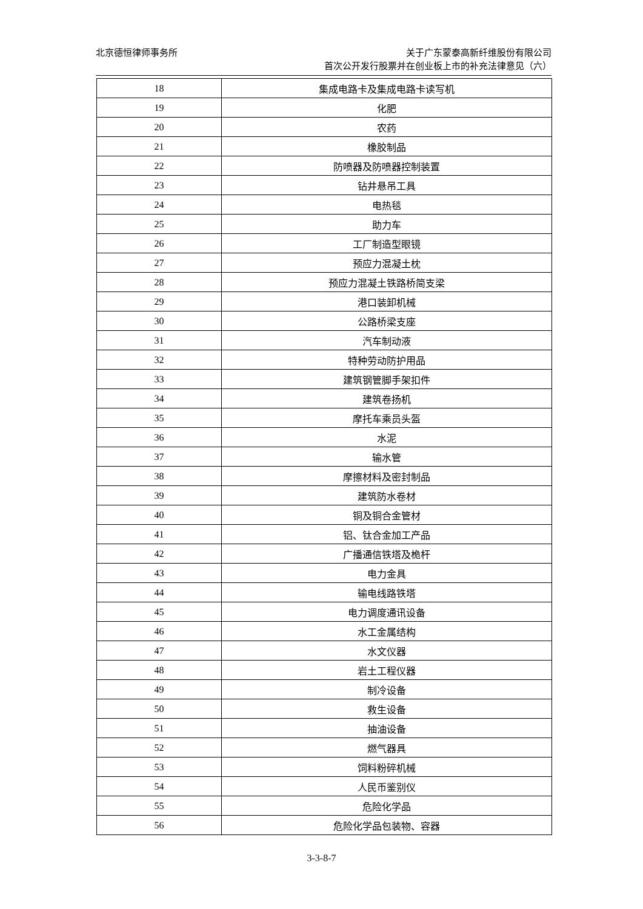北京德恒律师事务所
关于广东蒙泰高新纤维股份有限公司
首次公开发行股票并在创业板上市的补充法律意见（六）
| 18 | 集成电路卡及集成电路卡读写机 |
| 19 | 化肥 |
| 20 | 农药 |
| 21 | 橡胶制品 |
| 22 | 防喷器及防喷器控制装置 |
| 23 | 钻井悬吊工具 |
| 24 | 电热毯 |
| 25 | 助力车 |
| 26 | 工厂制造型眼镜 |
| 27 | 预应力混凝土枕 |
| 28 | 预应力混凝土铁路桥简支梁 |
| 29 | 港口装卸机械 |
| 30 | 公路桥梁支座 |
| 31 | 汽车制动液 |
| 32 | 特种劳动防护用品 |
| 33 | 建筑钢管脚手架扣件 |
| 34 | 建筑卷扬机 |
| 35 | 摩托车乘员头盔 |
| 36 | 水泥 |
| 37 | 输水管 |
| 38 | 摩擦材料及密封制品 |
| 39 | 建筑防水卷材 |
| 40 | 铜及铜合金管材 |
| 41 | 铝、钛合金加工产品 |
| 42 | 广播通信铁塔及桅杆 |
| 43 | 电力金具 |
| 44 | 输电线路铁塔 |
| 45 | 电力调度通讯设备 |
| 46 | 水工金属结构 |
| 47 | 水文仪器 |
| 48 | 岩土工程仪器 |
| 49 | 制冷设备 |
| 50 | 救生设备 |
| 51 | 抽油设备 |
| 52 | 燃气器具 |
| 53 | 饲料粉碎机械 |
| 54 | 人民币鉴别仪 |
| 55 | 危险化学品 |
| 56 | 危险化学品包装物、容器 |
3-3-8-7